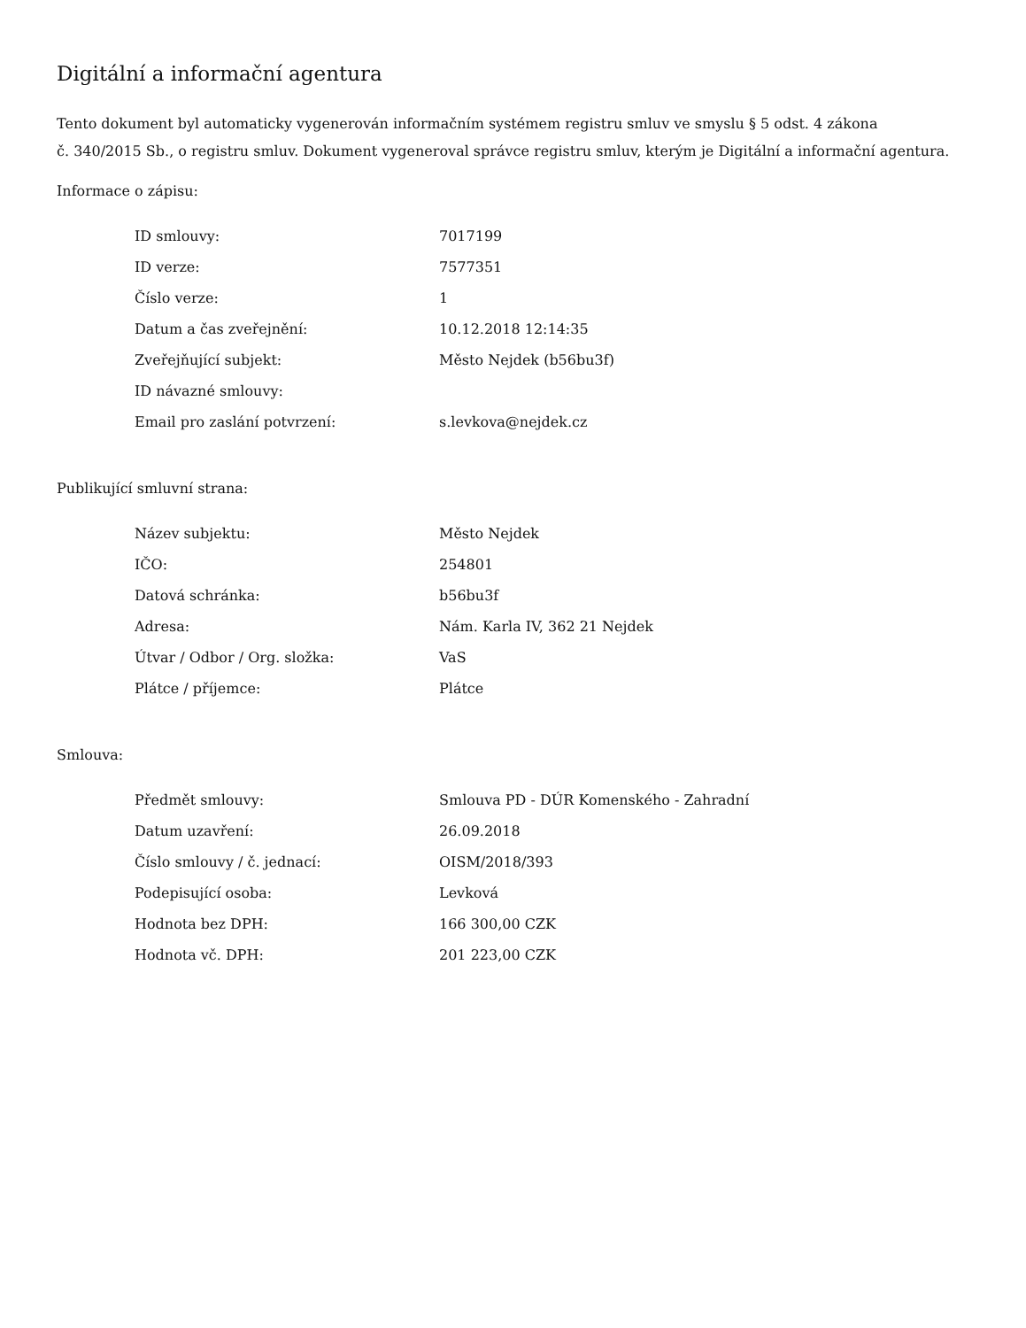Digitální a informační agentura
Tento dokument byl automaticky vygenerován informačním systémem registru smluv ve smyslu § 5 odst. 4 zákona
č. 340/2015 Sb., o registru smluv. Dokument vygeneroval správce registru smluv, kterým je Digitální a informační agentura.
Informace o zápisu:
| ID smlouvy: | 7017199 |
| ID verze: | 7577351 |
| Číslo verze: | 1 |
| Datum a čas zveřejnění: | 10.12.2018 12:14:35 |
| Zveřejňující subjekt: | Město Nejdek (b56bu3f) |
| ID návazné smlouvy: | |
| Email pro zaslání potvrzení: | s.levkova@nejdek.cz |
Publikující smluvní strana:
| Název subjektu: | Město Nejdek |
| IČO: | 254801 |
| Datová schránka: | b56bu3f |
| Adresa: | Nám. Karla IV, 362 21 Nejdek |
| Útvar / Odbor / Org. složka: | VaS |
| Plátce / příjemce: | Plátce |
Smlouva:
| Předmět smlouvy: | Smlouva PD - DÚR Komenského - Zahradní |
| Datum uzavření: | 26.09.2018 |
| Číslo smlouvy / č. jednací: | OISM/2018/393 |
| Podepisující osoba: | Levková |
| Hodnota bez DPH: | 166 300,00 CZK |
| Hodnota vč. DPH: | 201 223,00 CZK |